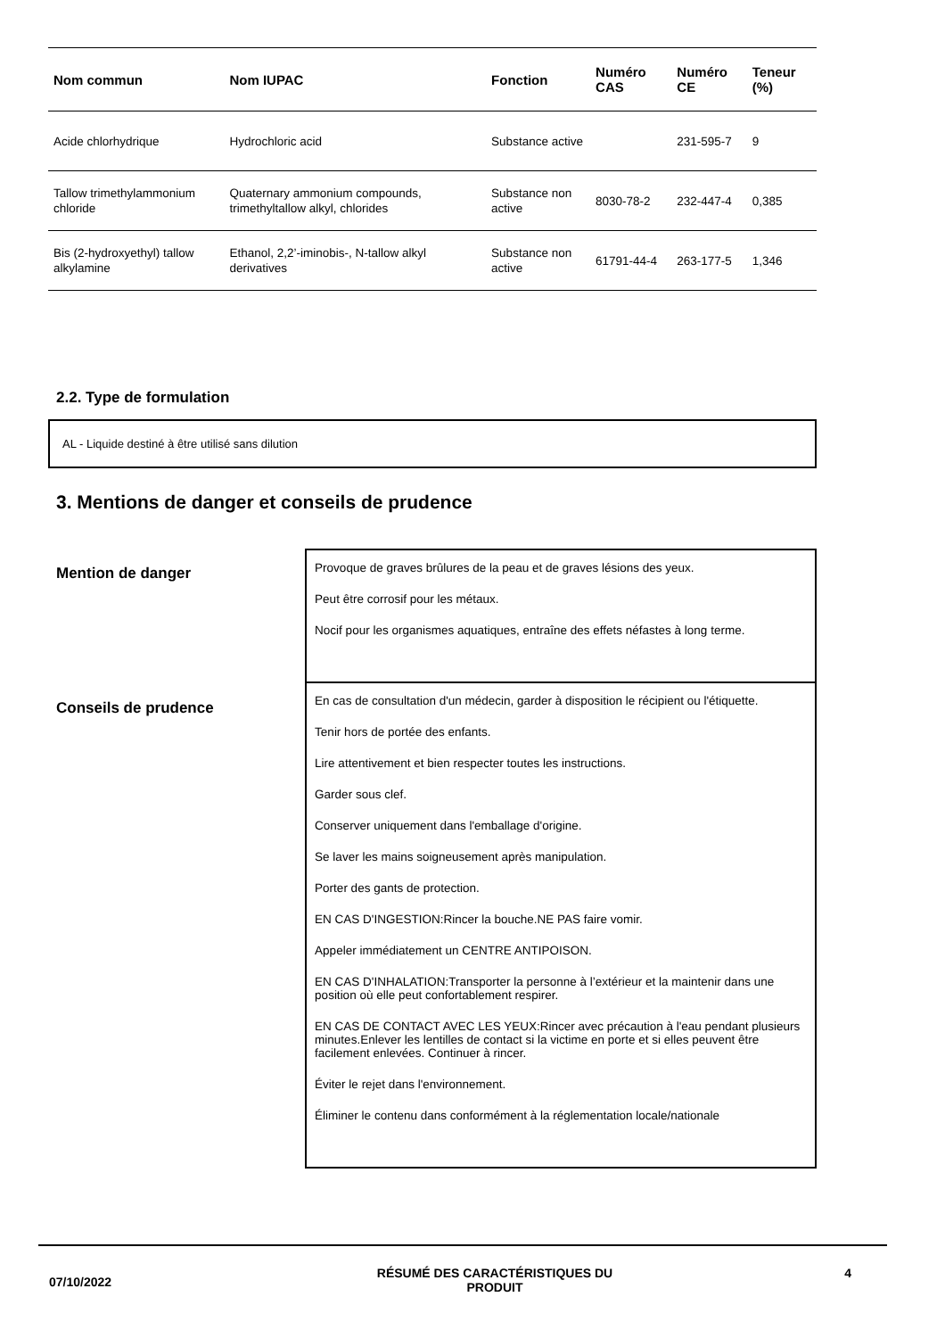| Nom commun | Nom IUPAC | Fonction | Numéro CAS | Numéro CE | Teneur (%) |
| --- | --- | --- | --- | --- | --- |
| Acide chlorhydrique | Hydrochloric acid | Substance active | | 231-595-7 | 9 |
| Tallow trimethylammonium chloride | Quaternary ammonium compounds, trimethyltallow alkyl, chlorides | Substance non active | 8030-78-2 | 232-447-4 | 0,385 |
| Bis (2-hydroxyethyl) tallow alkylamine | Ethanol, 2,2’-iminobis-, N-tallow alkyl derivatives | Substance non active | 61791-44-4 | 263-177-5 | 1,346 |
2.2. Type de formulation
AL - Liquide destiné à être utilisé sans dilution
3. Mentions de danger et conseils de prudence
Mention de danger
Provoque de graves brûlures de la peau et de graves lésions des yeux.
Peut être corrosif pour les métaux.
Nocif pour les organismes aquatiques, entraîne des effets néfastes à long terme.
Conseils de prudence
En cas de consultation d'un médecin, garder à disposition le récipient ou l'étiquette.
Tenir hors de portée des enfants.
Lire attentivement et bien respecter toutes les instructions.
Garder sous clef.
Conserver uniquement dans l'emballage d'origine.
Se laver les mains soigneusement après manipulation.
Porter des gants de protection.
EN CAS D'INGESTION:Rincer la bouche.NE PAS faire vomir.
Appeler immédiatement un CENTRE ANTIPOISON.
EN CAS D'INHALATION:Transporter la personne à l’extérieur et la maintenir dans une position où elle peut confortablement respirer.
EN CAS DE CONTACT AVEC LES YEUX:Rincer avec précaution à l'eau pendant plusieurs minutes.Enlever les lentilles de contact si la victime en porte et si elles peuvent être facilement enlevées. Continuer à rincer.
Éviter le rejet dans l'environnement.
Éliminer le contenu dans conformément à la réglementation locale/nationale
07/10/2022
RÉSUMÉ DES CARACTÉRISTIQUES DU PRODUIT 4